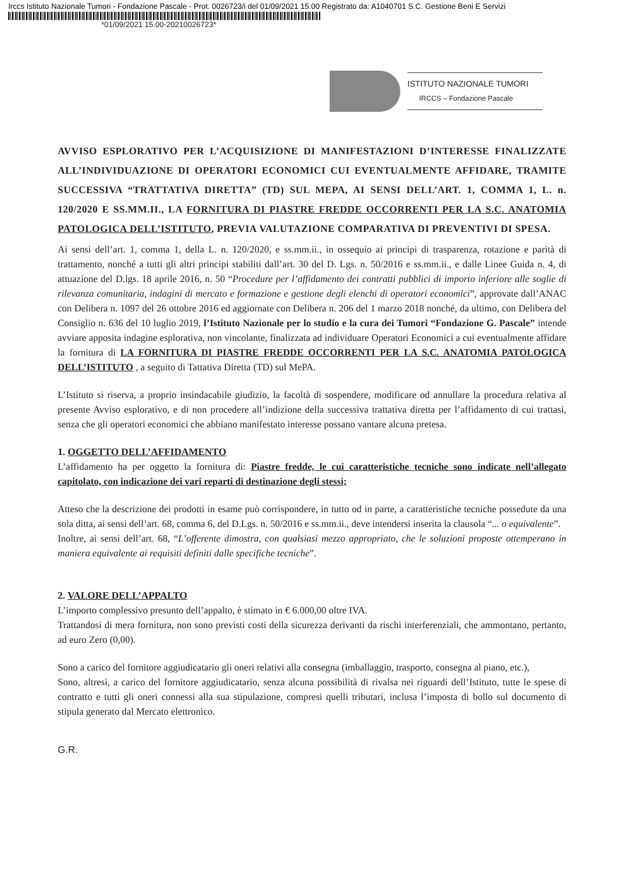Irccs Istituto Nazionale Tumori - Fondazione Pascale - Prot. 0026723/i del 01/09/2021 15.00 Registrato da: A1040701 S.C. Gestione Beni E Servizi
*01/09/2021 15.00-20210026723*
ISTITUTO NAZIONALE TUMORI
IRCCS – Fondazione Pascale
AVVISO ESPLORATIVO PER L’ACQUISIZIONE DI MANIFESTAZIONI D’INTERESSE FINALIZZATE ALL’INDIVIDUAZIONE DI OPERATORI ECONOMICI CUI EVENTUALMENTE AFFIDARE, TRAMITE SUCCESSIVA “TRATTATIVA DIRETTA” (TD) SUL MEPA, AI SENSI DELL’ART. 1, COMMA 1, L. n. 120/2020 E SS.MM.II., LA FORNITURA DI PIASTRE FREDDE OCCORRENTI PER LA S.C. ANATOMIA PATOLOGICA DELL’ISTITUTO, PREVIA VALUTAZIONE COMPARATIVA DI PREVENTIVI DI SPESA.
Ai sensi dell’art. 1, comma 1, della L. n. 120/2020, e ss.mm.ii., in ossequio ai principi di trasparenza, rotazione e parità di trattamento, nonché a tutti gli altri principi stabiliti dall’art. 30 del D. Lgs. n. 50/2016 e ss.mm.ii., e dalle Linee Guida n. 4, di attuazione del D.lgs. 18 aprile 2016, n. 50 “Procedure per l’affidamento dei contratti pubblici di importo inferiore alle soglie di rilevanza comunitaria, indagini di mercato e formazione e gestione degli elenchi di operatori economici”, approvate dall’ANAC con Delibera n. 1097 del 26 ottobre 2016 ed aggiornate con Delibera n. 206 del 1 marzo 2018 nonché, da ultimo, con Delibera del Consiglio n. 636 del 10 luglio 2019, l’Istituto Nazionale per lo studio e la cura dei Tumori “Fondazione G. Pascale” intende avviare apposita indagine esplorativa, non vincolante, finalizzata ad individuare Operatori Economici a cui eventualmente affidare la fornitura di LA FORNITURA DI PIASTRE FREDDE OCCORRENTI PER LA S.C. ANATOMIA PATOLOGICA DELL’ISTITUTO , a seguito di Tattativa Diretta (TD) sul MePA.
L’Istituto si riserva, a proprio insindacabile giudizio, la facoltà di sospendere, modificare od annullare la procedura relativa al presente Avviso esplorativo, e di non procedere all’indizione della successiva trattativa diretta per l’affidamento di cui trattasi, senza che gli operatori economici che abbiano manifestato interesse possano vantare alcuna pretesa.
1. OGGETTO DELL’AFFIDAMENTO
L’affidamento ha per oggetto la fornitura di: Piastre fredde, le cui caratteristiche tecniche sono indicate nell’allegato capitolato, con indicazione dei vari reparti di destinazione degli stessi;
Atteso che la descrizione dei prodotti in esame può corrispondere, in tutto od in parte, a caratteristiche tecniche possedute da una sola ditta, ai sensi dell’art. 68, comma 6, del D.Lgs. n. 50/2016 e ss.mm.ii., deve intendersi inserita la clausola “... o equivalente”.
Inoltre, ai sensi dell’art. 68, “L’offerente dimostra, con qualsiasi mezzo appropriato, che le soluzioni proposte ottemperano in maniera equivalente ai requisiti definiti dalle specifiche tecniche”.
2. VALORE DELL’APPALTO
L’importo complessivo presunto dell’appalto, è stimato in € 6.000,00 oltre IVA.
Trattandosi di mera fornitura, non sono previsti costi della sicurezza derivanti da rischi interferenziali, che ammontano, pertanto, ad euro Zero (0,00).
Sono a carico del fornitore aggiudicatario gli oneri relativi alla consegna (imballaggio, trasporto, consegna al piano, etc.),
Sono, altresì, a carico del fornitore aggiudicatario, senza alcuna possibilità di rivalsa nei riguardi dell’Istituto, tutte le spese di contratto e tutti gli oneri connessi alla sua stipulazione, compresi quelli tributari, inclusa l’imposta di bollo sul documento di stipula generato dal Mercato elettronico.
G.R.